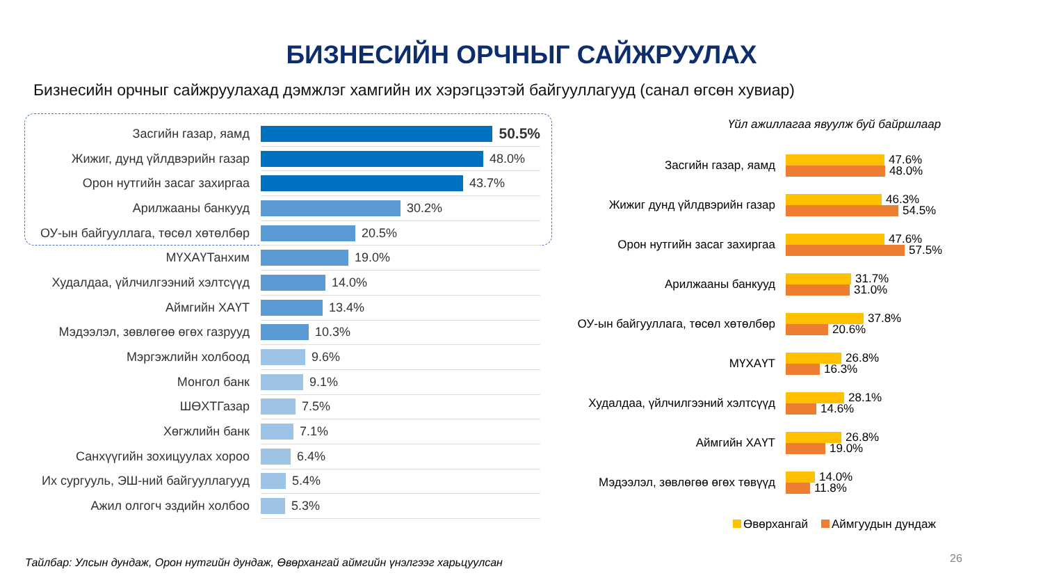БИЗНЕСИЙН ОРЧНЫГ САЙЖРУУЛАХ
Бизнесийн орчныг сайжруулахад дэмжлэг хамгийн их хэрэгцээтэй байгууллагууд (санал өгсөн хувиар)
Засгийн газар, яамд
50.5%
Жижиг, дунд үйлдвэрийн газар
48.0%
Орон нутгийн засаг захиргаа
43.7%
Арилжааны банкууд
30.2%
ОУ-ын байгууллага, төсөл хөтөлбөр
20.5%
МҮХАҮТанхим
19.0%
Худалдаа, үйлчилгээний хэлтсүүд
14.0%
Аймгийн ХАҮТ
13.4%
Мэдээлэл, зөвлөгөө өгөх газрууд
10.3%
Мэргэжлийн холбоод
9.6%
Монгол банк
9.1%
ШӨХТГазар
7.5%
Хөгжлийн банк
7.1%
Санхүүгийн зохицуулах хороо
6.4%
Их сургууль, ЭШ-ний байгууллагууд
5.4%
Ажил олгогч эздийн холбоо
5.3%
Үйл ажиллагаа явуулж буй байршлаар
Засгийн газар, яамд
47.6%
48.0%
Жижиг дунд үйлдвэрийн газар
46.3%
54.5%
Орон нутгийн засаг захиргаа
47.6%
57.5%
Арилжааны банкууд
31.7%
31.0%
ОУ-ын байгууллага, төсөл хөтөлбөр
37.8%
20.6%
МҮХАҮТ
26.8%
16.3%
Худалдаа, үйлчилгээний хэлтсүүд
28.1%
14.6%
Аймгийн ХАҮТ
26.8%
19.0%
Мэдээлэл, зөвлөгөө өгөх төвүүд
14.0%
11.8%
Өвөрхангай Аймгуудын дундаж
Тайлбар: Улсын дундаж, Орон нутгийн дундаж, Өвөрхангай аймгийн үнэлгээг харьцуулсан
26